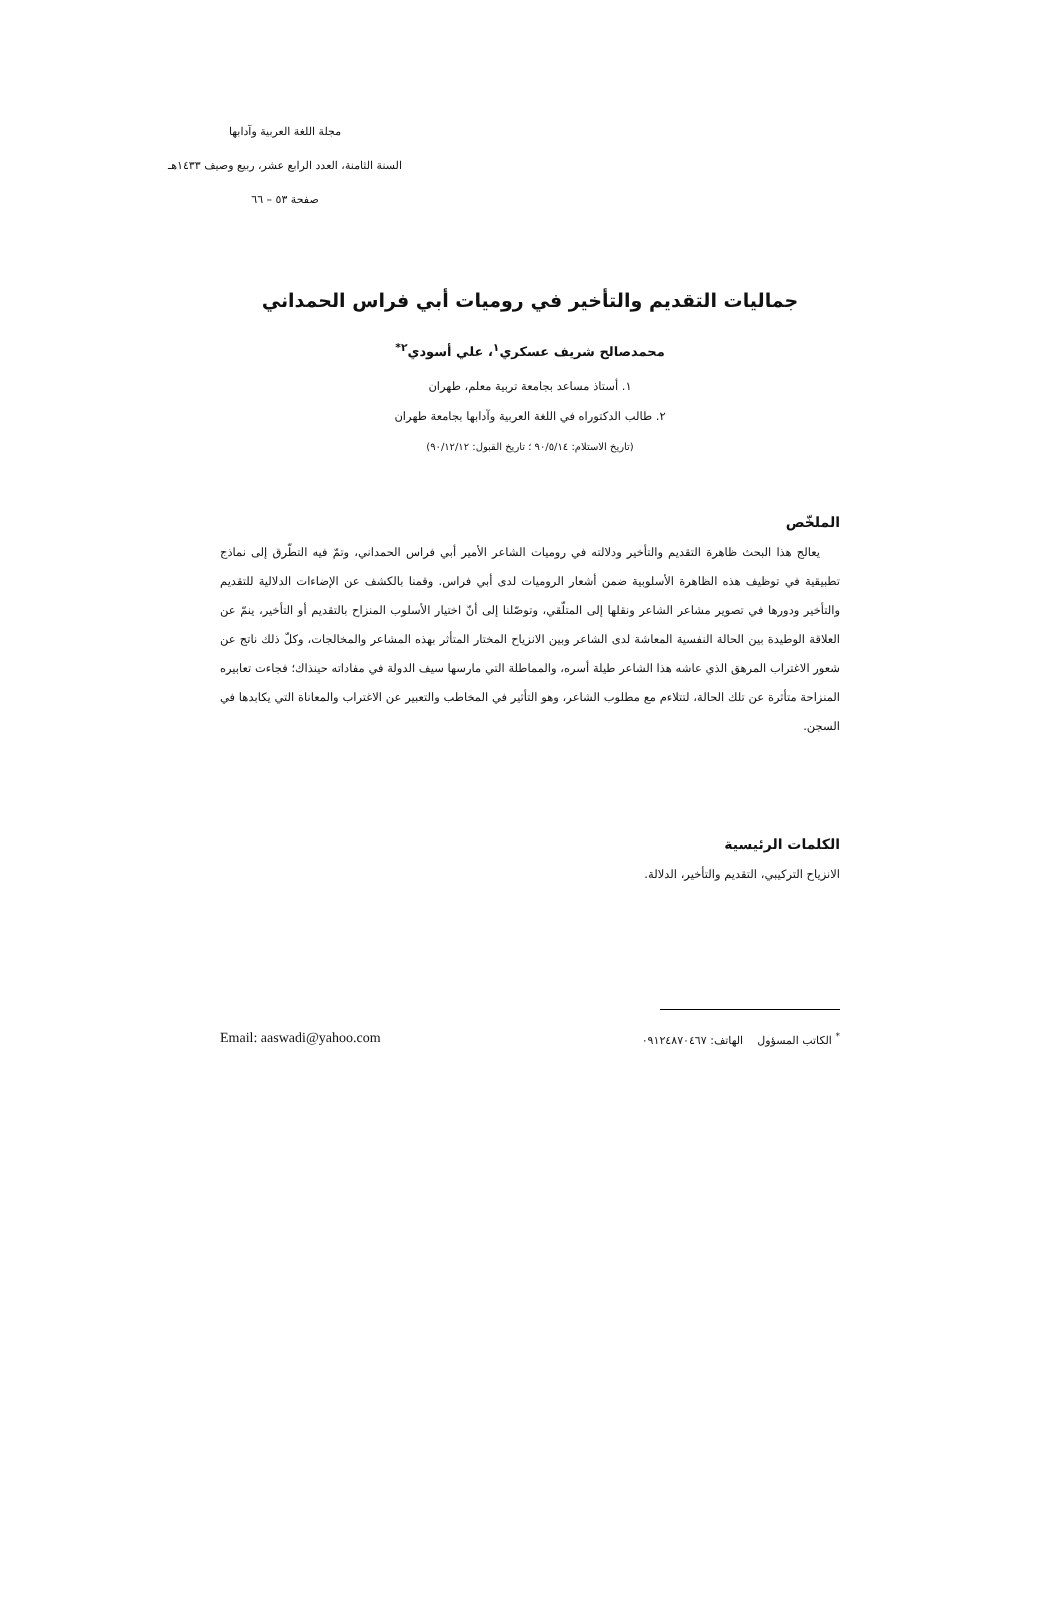مجلة اللغة العربية وآدابها
السنة الثامنة، العدد الرابع عشر، ربيع وصيف ١٤٣٣هـ
صفحة ٥٣ – ٦٦
جماليات التقديم والتأخير في روميات أبي فراس الحمداني
محمدصالح شريف عسكري<sup>١</sup>، علي أسودي<sup>٢*</sup>
١. أستاذ مساعد بجامعة تربية معلم، طهران
٢. طالب الدكتوراه في اللغة العربية وآدابها بجامعة طهران
(تاريخ الاستلام: ٩٠/٥/١٤ ؛ تاريخ القبول: ٩٠/١٢/١٢)
الملخّص
يعالج هذا البحث ظاهرة التقديم والتأخير ودلالته في روميات الشاعر الأمير أبي فراس الحمداني، وتمّ فيه التطّرق إلى نماذج تطبيقية في توظيف هذه الظاهرة الأسلوبية ضمن أشعار الروميات لدى أبي فراس. وقمنا بالكشف عن الإضاءات الدلالية للتقديم والتأخير ودورها في تصوير مشاعر الشاعر ونقلها إلى المتلّقي، وتوصّلنا إلى أنّ اختيار الأسلوب المنزاح بالتقديم أو التأخير، ينمّ عن العلاقة الوطيدة بين الحالة النفسية المعاشة لدى الشاعر وبين الانزياح المختار المتأثر بهذه المشاعر والمخالجات، وكلّ ذلك ناتج عن شعور الاغتراب المرهق الذي عاشه هذا الشاعر طيلة أسره، والمماطلة التي مارسها سيف الدولة في مفاداته حينذاك؛ فجاءت تعابيره المنزاحة متأثرة عن تلك الحالة، لتتلاءم مع مطلوب الشاعر، وهو التأثير في المخاطب والتعبير عن الاغتراب والمعاناة التي يكابدها في السجن.
الكلمات الرئيسية
الانزياح التركيبي، التقديم والتأخير، الدلالة.
<sup>*</sup> الكاتب المسؤول الهاتف: ٠٩١٢٤٨٧٠٤٦٧ Email: aaswadi@yahoo.com